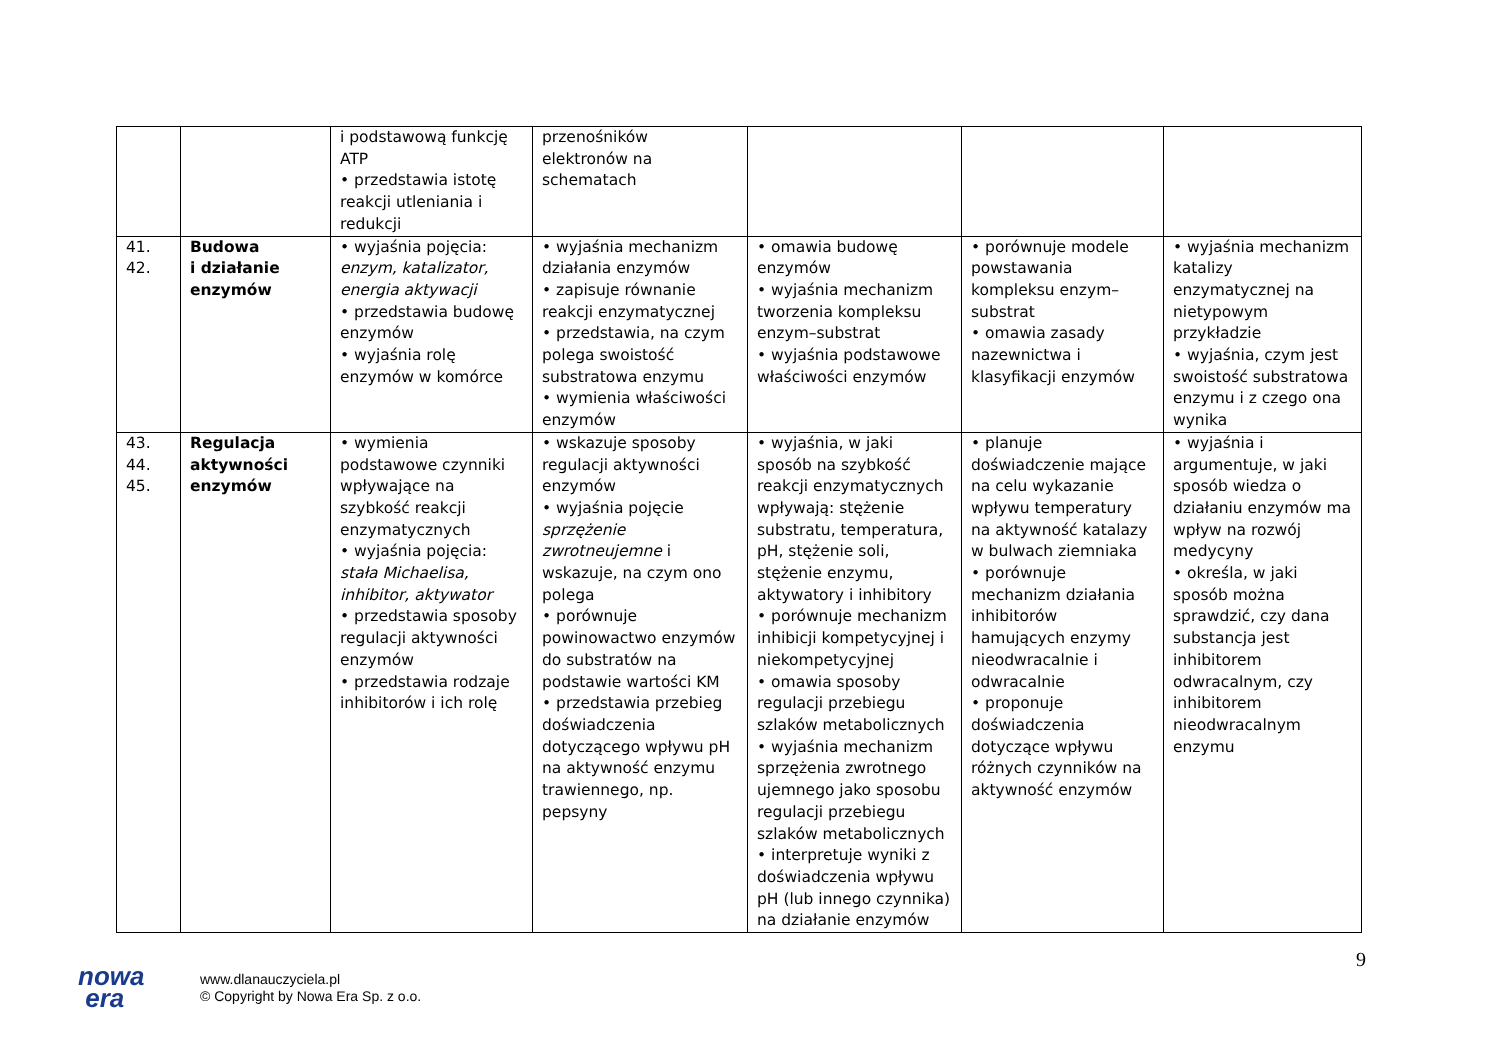| | | i podstawową funkcję ATP • przedstawia istotę reakcji utleniania i redukcji | przenośników elektronów na schematach | | | |
| 41. 42. | Budowa i działanie enzymów | • wyjaśnia pojęcia: enzym, katalizator, energia aktywacji • przedstawia budowę enzymów • wyjaśnia rolę enzymów w komórce | • wyjaśnia mechanizm działania enzymów • zapisuje równanie reakcji enzymatycznej • przedstawia, na czym polega swoistość substratowa enzymu • wymienia właściwości enzymów | • omawia budowę enzymów • wyjaśnia mechanizm tworzenia kompleksu enzym–substrat • wyjaśnia podstawowe właściwości enzymów | • porównuje modele powstawania kompleksu enzym–substrat • omawia zasady nazewnictwa i klasyfikacji enzymów | • wyjaśnia mechanizm katalizy enzymatycznej na nietypowym przykładzie • wyjaśnia, czym jest swoistość substratowa enzymu i z czego ona wynika |
| 43. 44. 45. | Regulacja aktywności enzymów | • wymienia podstawowe czynniki wpływające na szybkość reakcji enzymatycznych • wyjaśnia pojęcia: stała Michaelisa, inhibitor, aktywator • przedstawia sposoby regulacji aktywności enzymów • przedstawia rodzaje inhibitorów i ich rolę | • wskazuje sposoby regulacji aktywności enzymów • wyjaśnia pojęcie sprzężenie zwrotneujemne i wskazuje, na czym ono polega • porównuje powinowactwo enzymów do substratów na podstawie wartości KM • przedstawia przebieg doświadczenia dotyczącego wpływu pH na aktywność enzymu trawiennego, np. pepsyny | • wyjaśnia, w jaki sposób na szybkość reakcji enzymatycznych wpływają: stężenie substratu, temperatura, pH, stężenie soli, stężenie enzymu, aktywatory i inhibitory • porównuje mechanizm inhibicji kompetycyjnej i niekompetycyjnej • omawia sposoby regulacji przebiegu szlaków metabolicznych • wyjaśnia mechanizm sprzężenia zwrotnego ujemnego jako sposobu regulacji przebiegu szlaków metabolicznych • interpretuje wyniki z doświadczenia wpływu pH (lub innego czynnika) na działanie enzymów | • planuje doświadczenie mające na celu wykazanie wpływu temperatury na aktywność katalazy w bulwach ziemniaka • porównuje mechanizm działania inhibitorów hamujących enzymy nieodwracalnie i odwracalnie • proponuje doświadczenia dotyczące wpływu różnych czynników na aktywność enzymów | • wyjaśnia i argumentuje, w jaki sposób wiedza o działaniu enzymów ma wpływ na rozwój medycyny • określa, w jaki sposób można sprawdzić, czy dana substancja jest inhibitorem odwracalnym, czy inhibitorem nieodwracalnym enzymu |
9
nowa
era
www.dlanauczyciela.pl
© Copyright by Nowa Era Sp. z o.o.